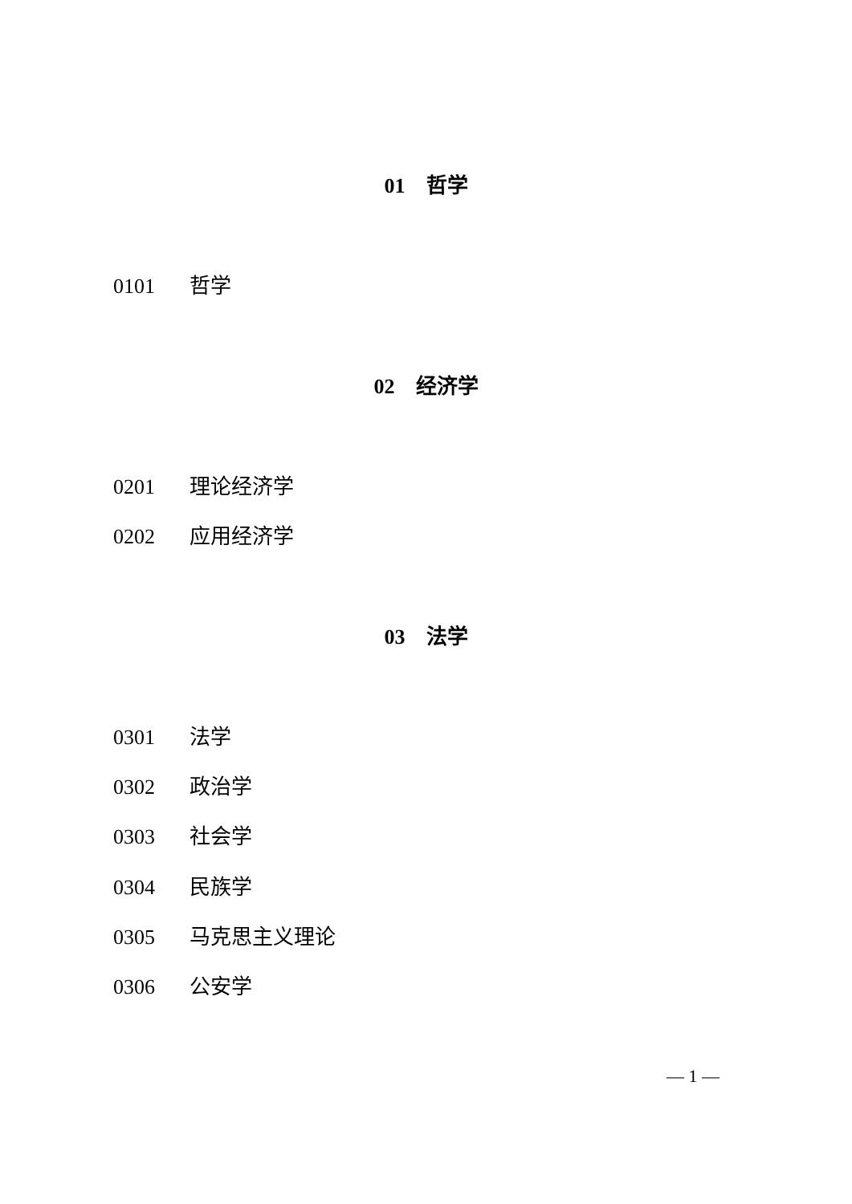01　哲学
0101 哲学
02　经济学
0201 理论经济学
0202 应用经济学
03　法学
0301 法学
0302 政治学
0303 社会学
0304 民族学
0305 马克思主义理论
0306 公安学
— 1 —